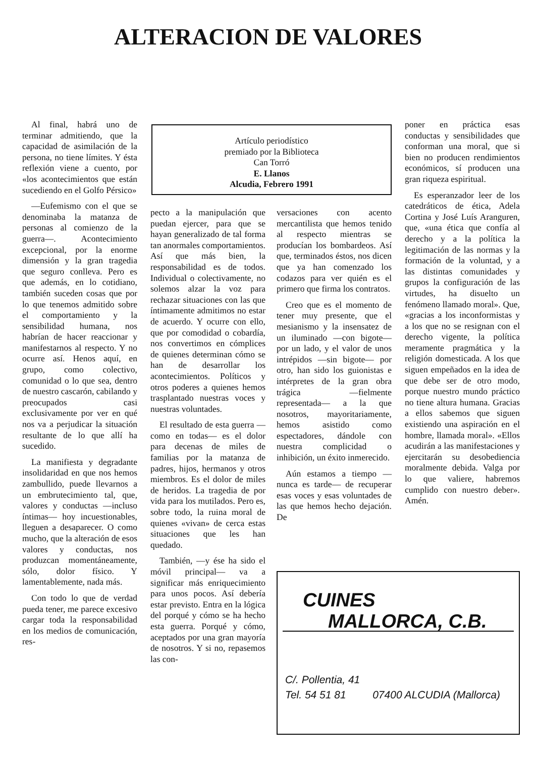ALTERACION DE VALORES
Al final, habrá uno de terminar admitiendo, que la capacidad de asimilación de la persona, no tiene límites. Y ésta reflexión viene a cuento, por «los acontecimientos que están sucediendo en el Golfo Pérsico»
—Eufemismo con el que se denominaba la matanza de personas al comienzo de la guerra—. Acontecimiento excepcional, por la enorme dimensión y la gran tragedia que seguro conlleva. Pero es que además, en lo cotidiano, también suceden cosas que por lo que tenemos admitido sobre el comportamiento y la sensibilidad humana, nos habrían de hacer reaccionar y manifestarnos al respecto. Y no ocurre así. Henos aquí, en grupo, como colectivo, comunidad o lo que sea, dentro de nuestro cascarón, cabilando y preocupados casi exclusivamente por ver en qué nos va a perjudicar la situación resultante de lo que allí ha sucedido.
La manifiesta y degradante insolidaridad en que nos hemos zambullido, puede llevarnos a un embrutecimiento tal, que, valores y conductas —incluso íntimas— hoy incuestionables, lleguen a desaparecer. O como mucho, que la alteración de esos valores y conductas, nos produzcan momentáneamente, sólo, dolor físico. Y lamentablemente, nada más.
Con todo lo que de verdad pueda tener, me parece excesivo cargar toda la responsabilidad en los medios de comunicación, res-
Artículo periodístico
premiado por la Biblioteca
Can Torró
E. Llanos
Alcudia, Febrero 1991
pecto a la manipulación que puedan ejercer, para que se hayan generalizado de tal forma tan anormales comportamientos. Así que más bien, la responsabilidad es de todos. Individual o colectivamente, no solemos alzar la voz para rechazar situaciones con las que íntimamente admitimos no estar de acuerdo. Y ocurre con ello, que por comodidad o cobardía, nos convertimos en cómplices de quienes determinan cómo se han de desarrollar los acontecimientos. Políticos y otros poderes a quienes hemos trasplantado nuestras voces y nuestras voluntades.
El resultado de esta guerra —como en todas— es el dolor para decenas de miles de familias por la matanza de padres, hijos, hermanos y otros miembros. Es el dolor de miles de heridos. La tragedia de por vida para los mutilados. Pero es, sobre todo, la ruina moral de quienes «vivan» de cerca estas situaciones que les han quedado.
También, —y ése ha sido el móvil principal— va a significar más enriquecimiento para unos pocos. Así debería estar previsto. Entra en la lógica del porqué y cómo se ha hecho esta guerra. Porqué y cómo, aceptados por una gran mayoría de nosotros. Y si no, repasemos las con-
versaciones con acento mercantilista que hemos tenido al respecto mientras se producían los bombardeos. Así que, terminados éstos, nos dicen que ya han comenzado los codazos para ver quién es el primero que firma los contratos.
Creo que es el momento de tener muy presente, que el mesianismo y la insensatez de un iluminado —con bigote— por un lado, y el valor de unos intrépidos —sin bigote— por otro, han sido los guionistas e intérpretes de la gran obra trágica —fielmente representada— a la que nosotros, mayoritariamente, hemos asistido como espectadores, dándole con nuestra complicidad o inhibición, un éxito inmerecido.
Aún estamos a tiempo —nunca es tarde— de recuperar esas voces y esas voluntades de las que hemos hecho dejación. De
poner en práctica esas conductas y sensibilidades que conforman una moral, que si bien no producen rendimientos económicos, sí producen una gran riqueza espiritual.
Es esperanzador leer de los catedráticos de ética, Adela Cortina y José Luís Aranguren, que, «una ética que confía al derecho y a la política la legitimación de las normas y la formación de la voluntad, y a las distintas comunidades y grupos la configuración de las virtudes, ha disuelto un fenómeno llamado moral». Que, «gracias a los inconformistas y a los que no se resignan con el derecho vigente, la política meramente pragmática y la religión domesticada. A los que siguen empeñados en la idea de que debe ser de otro modo, porque nuestro mundo práctico no tiene altura humana. Gracias a ellos sabemos que siguen existiendo una aspiración en el hombre, llamada moral». «Ellos acudirán a las manifestaciones y ejercitarán su desobediencia moralmente debida. Valga por lo que valiere, habremos cumplido con nuestro deber». Amén.
CUINES
MALLORCA, C.B.
C/. Pollentia, 41
Tel. 54 51 81 07400 ALCUDIA (Mallorca)